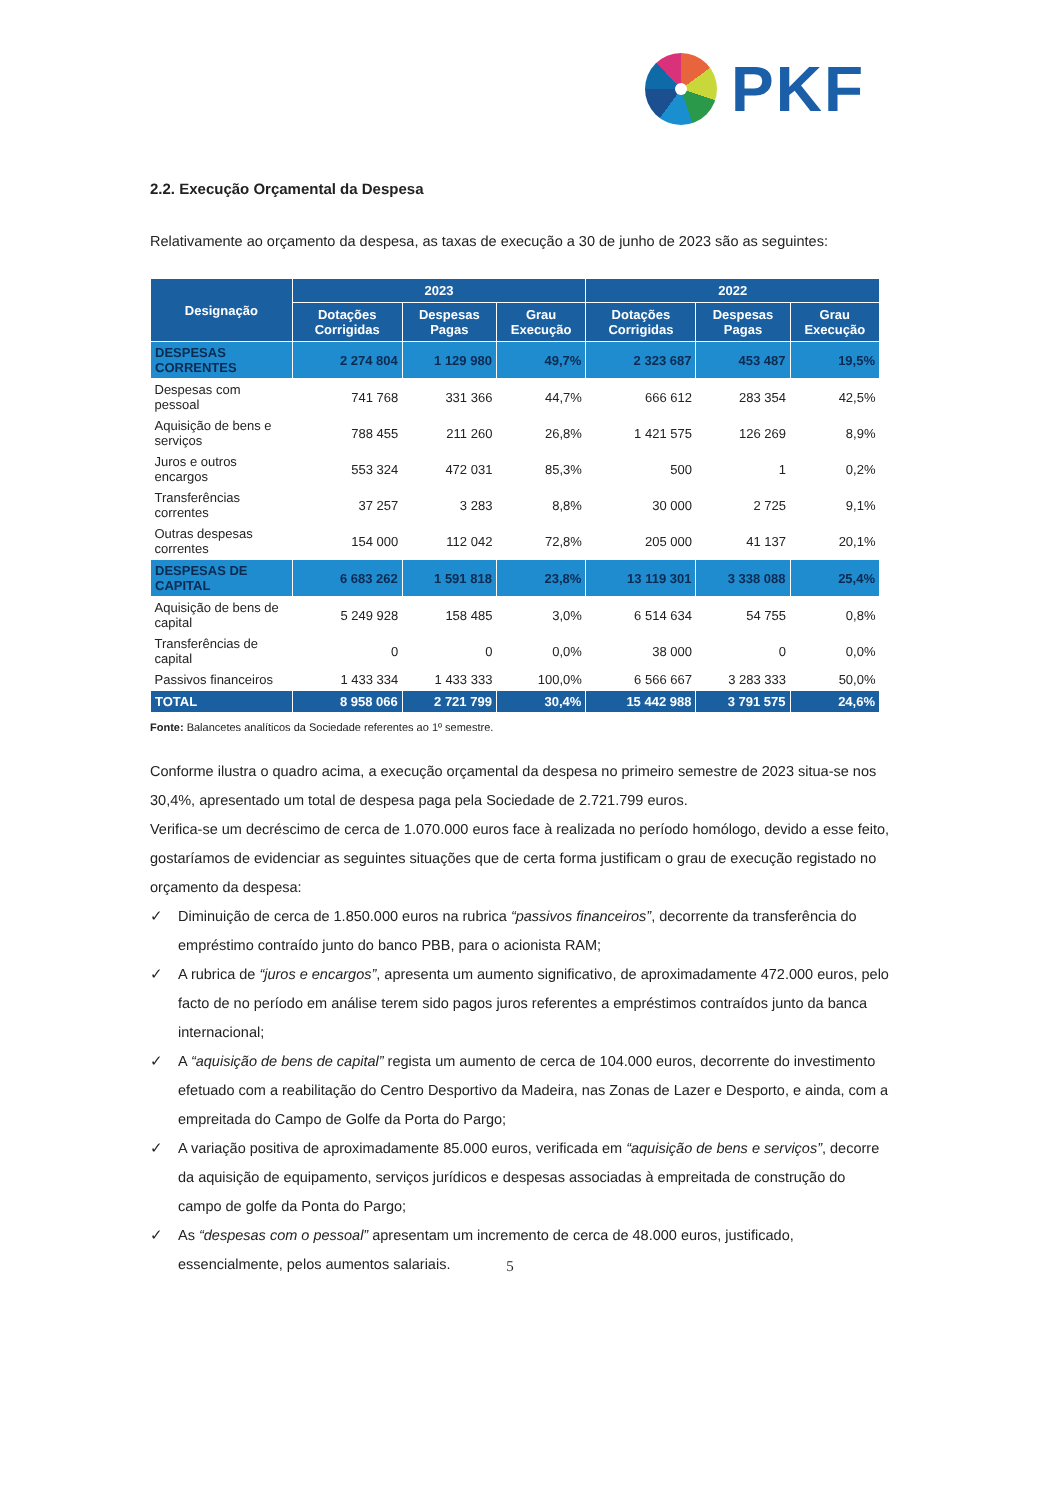PKF
2.2. Execução Orçamental da Despesa
Relativamente ao orçamento da despesa, as taxas de execução a 30 de junho de 2023 são as seguintes:
| Designação | 2023 | | | 2022 | | |
| --- | --- | --- | --- | --- | --- | --- |
| | Dotações Corrigidas | Despesas Pagas | Grau Execução | Dotações Corrigidas | Despesas Pagas | Grau Execução |
| DESPESAS CORRENTES | 2 274 804 | 1 129 980 | 49,7% | 2 323 687 | 453 487 | 19,5% |
| Despesas com pessoal | 741 768 | 331 366 | 44,7% | 666 612 | 283 354 | 42,5% |
| Aquisição de bens e serviços | 788 455 | 211 260 | 26,8% | 1 421 575 | 126 269 | 8,9% |
| Juros e outros encargos | 553 324 | 472 031 | 85,3% | 500 | 1 | 0,2% |
| Transferências correntes | 37 257 | 3 283 | 8,8% | 30 000 | 2 725 | 9,1% |
| Outras despesas correntes | 154 000 | 112 042 | 72,8% | 205 000 | 41 137 | 20,1% |
| DESPESAS DE CAPITAL | 6 683 262 | 1 591 818 | 23,8% | 13 119 301 | 3 338 088 | 25,4% |
| Aquisição de bens de capital | 5 249 928 | 158 485 | 3,0% | 6 514 634 | 54 755 | 0,8% |
| Transferências de capital | 0 | 0 | 0,0% | 38 000 | 0 | 0,0% |
| Passivos financeiros | 1 433 334 | 1 433 333 | 100,0% | 6 566 667 | 3 283 333 | 50,0% |
| TOTAL | 8 958 066 | 2 721 799 | 30,4% | 15 442 988 | 3 791 575 | 24,6% |
Fonte: Balancetes analíticos da Sociedade referentes ao 1º semestre.
Conforme ilustra o quadro acima, a execução orçamental da despesa no primeiro semestre de 2023 situa-se nos 30,4%, apresentado um total de despesa paga pela Sociedade de 2.721.799 euros.
Verifica-se um decréscimo de cerca de 1.070.000 euros face à realizada no período homólogo, devido a esse feito, gostaríamos de evidenciar as seguintes situações que de certa forma justificam o grau de execução registado no orçamento da despesa:
✓ Diminuição de cerca de 1.850.000 euros na rubrica “passivos financeiros”, decorrente da transferência do empréstimo contraído junto do banco PBB, para o acionista RAM;
✓ A rubrica de “juros e encargos”, apresenta um aumento significativo, de aproximadamente 472.000 euros, pelo facto de no período em análise terem sido pagos juros referentes a empréstimos contraídos junto da banca internacional;
✓ A “aquisição de bens de capital” regista um aumento de cerca de 104.000 euros, decorrente do investimento efetuado com a reabilitação do Centro Desportivo da Madeira, nas Zonas de Lazer e Desporto, e ainda, com a empreitada do Campo de Golfe da Porta do Pargo;
✓ A variação positiva de aproximadamente 85.000 euros, verificada em “aquisição de bens e serviços”, decorre da aquisição de equipamento, serviços jurídicos e despesas associadas à empreitada de construção do campo de golfe da Ponta do Pargo;
✓ As “despesas com o pessoal” apresentam um incremento de cerca de 48.000 euros, justificado, essencialmente, pelos aumentos salariais.
5